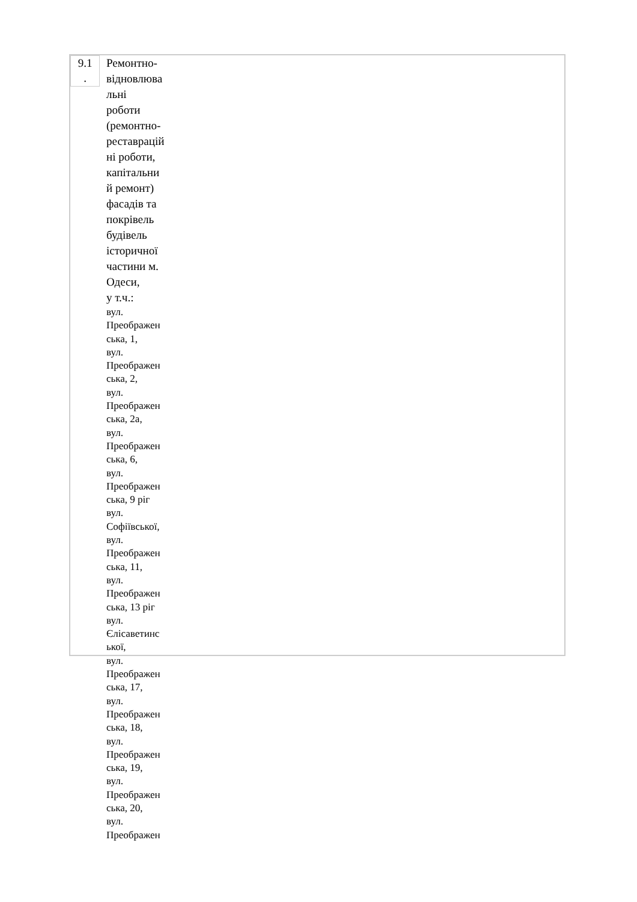| 9.1 . | Ремонтно- відновлюва льні роботи (ремонтно- реставрацій ні роботи, капітальни й ремонт) фасадів та покрівель будівель історичної частини м. Одеси, у т.ч.: вул. Преображен ська, 1, вул. Преображен ська, 2, вул. Преображен ська, 2а, вул. Преображен ська, 6, вул. Преображен ська, 9 ріг вул. Софіївської, вул. Преображен ська, 11, вул. Преображен ська, 13 ріг вул. Єлісаветинс ької, вул. Преображен ська, 17, вул. Преображен ська, 18, вул. Преображен ська, 19, вул. Преображен ська, 20, вул. Преображен |